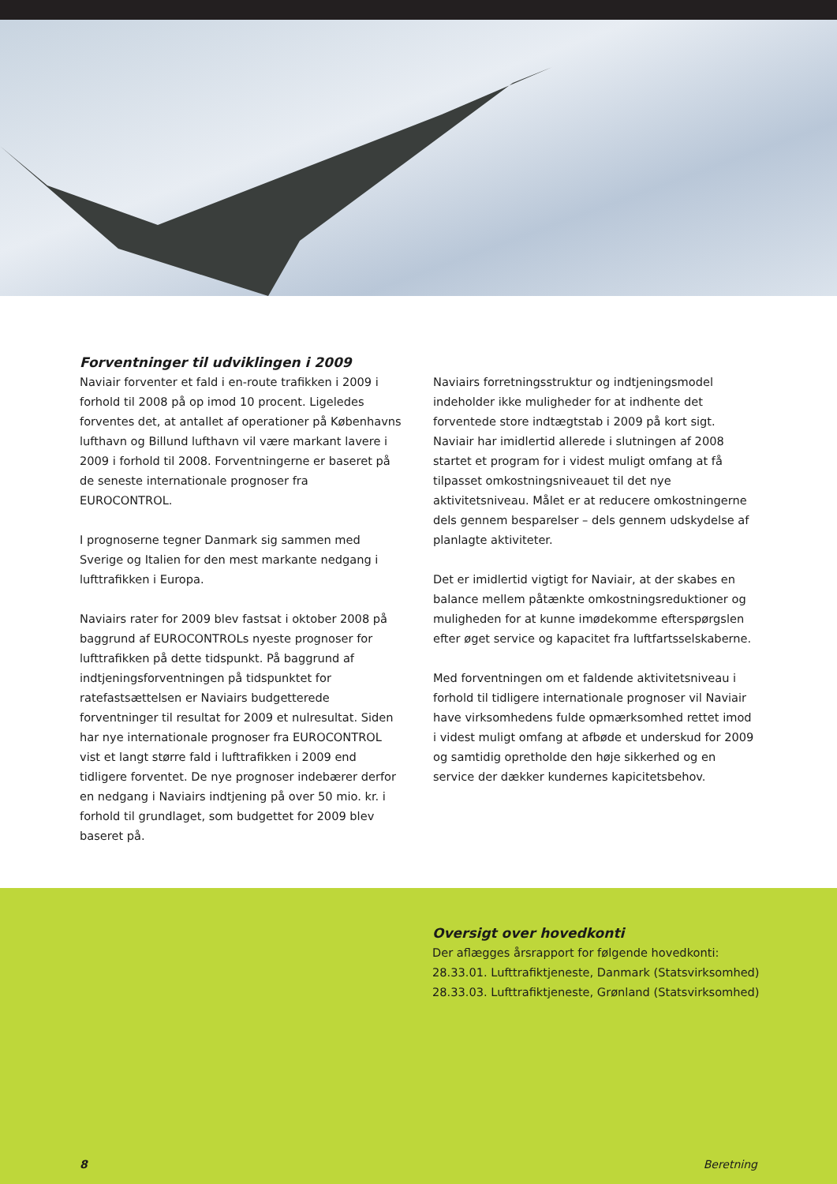Forventninger til udviklingen i 2009
Naviair forventer et fald i en-route trafikken i 2009 i forhold til 2008 på op imod 10 procent. Ligeledes forventes det, at antallet af operationer på Københavns lufthavn og Billund lufthavn vil være markant lavere i 2009 i forhold til 2008. Forventningerne er baseret på de seneste internationale prognoser fra EUROCONTROL.
I prognoserne tegner Danmark sig sammen med Sverige og Italien for den mest markante nedgang i lufttrafikken i Europa.
Naviairs rater for 2009 blev fastsat i oktober 2008 på baggrund af EUROCONTROLs nyeste prognoser for lufttrafikken på dette tidspunkt. På baggrund af indtjeningsforventningen på tidspunktet for ratefastsættelsen er Naviairs budgetterede forventninger til resultat for 2009 et nulresultat. Siden har nye internationale prognoser fra EUROCONTROL vist et langt større fald i lufttrafikken i 2009 end tidligere forventet. De nye prognoser indebærer derfor en nedgang i Naviairs indtjening på over 50 mio. kr. i forhold til grundlaget, som budgettet for 2009 blev baseret på.
Naviairs forretningsstruktur og indtjeningsmodel indeholder ikke muligheder for at indhente det forventede store indtægtstab i 2009 på kort sigt. Naviair har imidlertid allerede i slutningen af 2008 startet et program for i videst muligt omfang at få tilpasset omkostningsniveauet til det nye aktivitetsniveau. Målet er at reducere omkostningerne dels gennem besparelser – dels gennem udskydelse af planlagte aktiviteter.
Det er imidlertid vigtigt for Naviair, at der skabes en balance mellem påtænkte omkostningsreduktioner og muligheden for at kunne imødekomme efterspørgslen efter øget service og kapacitet fra luftfartsselskaberne.
Med forventningen om et faldende aktivitetsniveau i forhold til tidligere internationale prognoser vil Naviair have virksomhedens fulde opmærksomhed rettet imod i videst muligt omfang at afbøde et underskud for 2009 og samtidig opretholde den høje sikkerhed og en service der dækker kundernes kapicitetsbehov.
Oversigt over hovedkonti
Der aflægges årsrapport for følgende hovedkonti:
28.33.01. Lufttrafiktjeneste, Danmark (Statsvirksomhed)
28.33.03. Lufttrafiktjeneste, Grønland (Statsvirksomhed)
8 Beretning